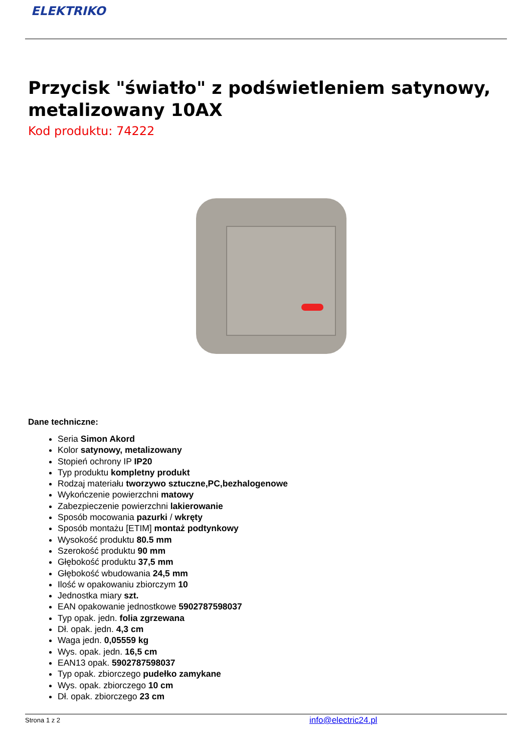ELEKTRIKO
Przycisk "światło" z podświetleniem satynowy, metalizowany 10AX
Kod produktu: 74222
Dane techniczne:
Seria Simon Akord
Kolor satynowy, metalizowany
Stopień ochrony IP IP20
Typ produktu kompletny produkt
Rodzaj materiału tworzywo sztuczne,PC,bezhalogenowe
Wykończenie powierzchni matowy
Zabezpieczenie powierzchni lakierowanie
Sposób mocowania pazurki / wkręty
Sposób montażu [ETIM] montaż podtynkowy
Wysokość produktu 80.5 mm
Szerokość produktu 90 mm
Głębokość produktu 37,5 mm
Głębokość wbudowania 24,5 mm
Ilość w opakowaniu zbiorczym 10
Jednostka miary szt.
EAN opakowanie jednostkowe 5902787598037
Typ opak. jedn. folia zgrzewana
Dł. opak. jedn. 4,3 cm
Waga jedn. 0,05559 kg
Wys. opak. jedn. 16,5 cm
EAN13 opak. 5902787598037
Typ opak. zbiorczego pudełko zamykane
Wys. opak. zbiorczego 10 cm
Dł. opak. zbiorczego 23 cm
Strona 1 z 2 info@electric24.pl